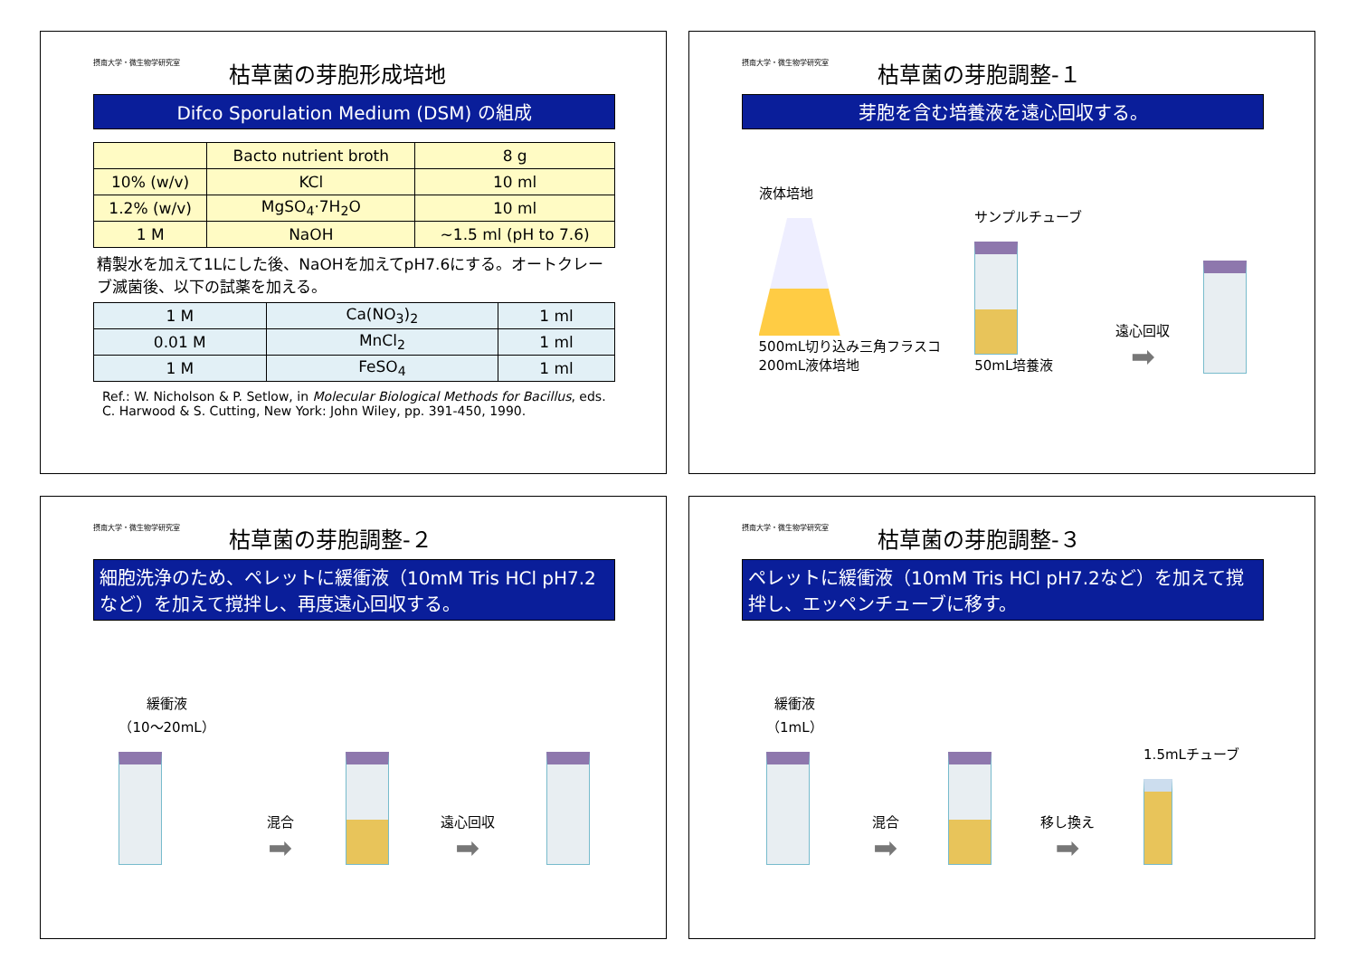摂南大学・微生物学研究室 枯草菌の芽胞形成培地
Difco Sporulation Medium (DSM) の組成
| | Bacto nutrient broth | 8 g |
| 10% (w/v) | KCl | 10 ml |
| 1.2% (w/v) | MgSO<sub>4</sub>·7H<sub>2</sub>O | 10 ml |
| 1 M | NaOH | ~1.5 ml (pH to 7.6) |
精製水を加えて1Lにした後、NaOHを加えてpH7.6にする。オートクレーブ滅菌後、以下の試薬を加える。
| 1 M | Ca(NO<sub>3</sub>)<sub>2</sub> | 1 ml |
| 0.01 M | MnCl<sub>2</sub> | 1 ml |
| 1 M | FeSO<sub>4</sub> | 1 ml |
Ref.: W. Nicholson & P. Setlow, in Molecular Biological Methods for Bacillus, eds. C. Harwood & S. Cutting, New York: John Wiley, pp. 391-450, 1990.
摂南大学・微生物学研究室 枯草菌の芽胞調整-１
芽胞を含む培養液を遠心回収する。
液体培地
500mL切り込み三角フラスコ
200mL液体培地
サンプルチューブ
50mL培養液
遠心回収
➡
摂南大学・微生物学研究室 枯草菌の芽胞調整-２
細胞洗浄のため、ペレットに緩衝液（10mM Tris HCl pH7.2など）を加えて撹拌し、再度遠心回収する。
緩衝液
（10～20mL）
混合
➡
遠心回収
➡
摂南大学・微生物学研究室 枯草菌の芽胞調整-３
ペレットに緩衝液（10mM Tris HCl pH7.2など）を加えて撹拌し、エッペンチューブに移す。
緩衝液
（1mL）
混合
➡
移し換え
➡
1.5mLチューブ